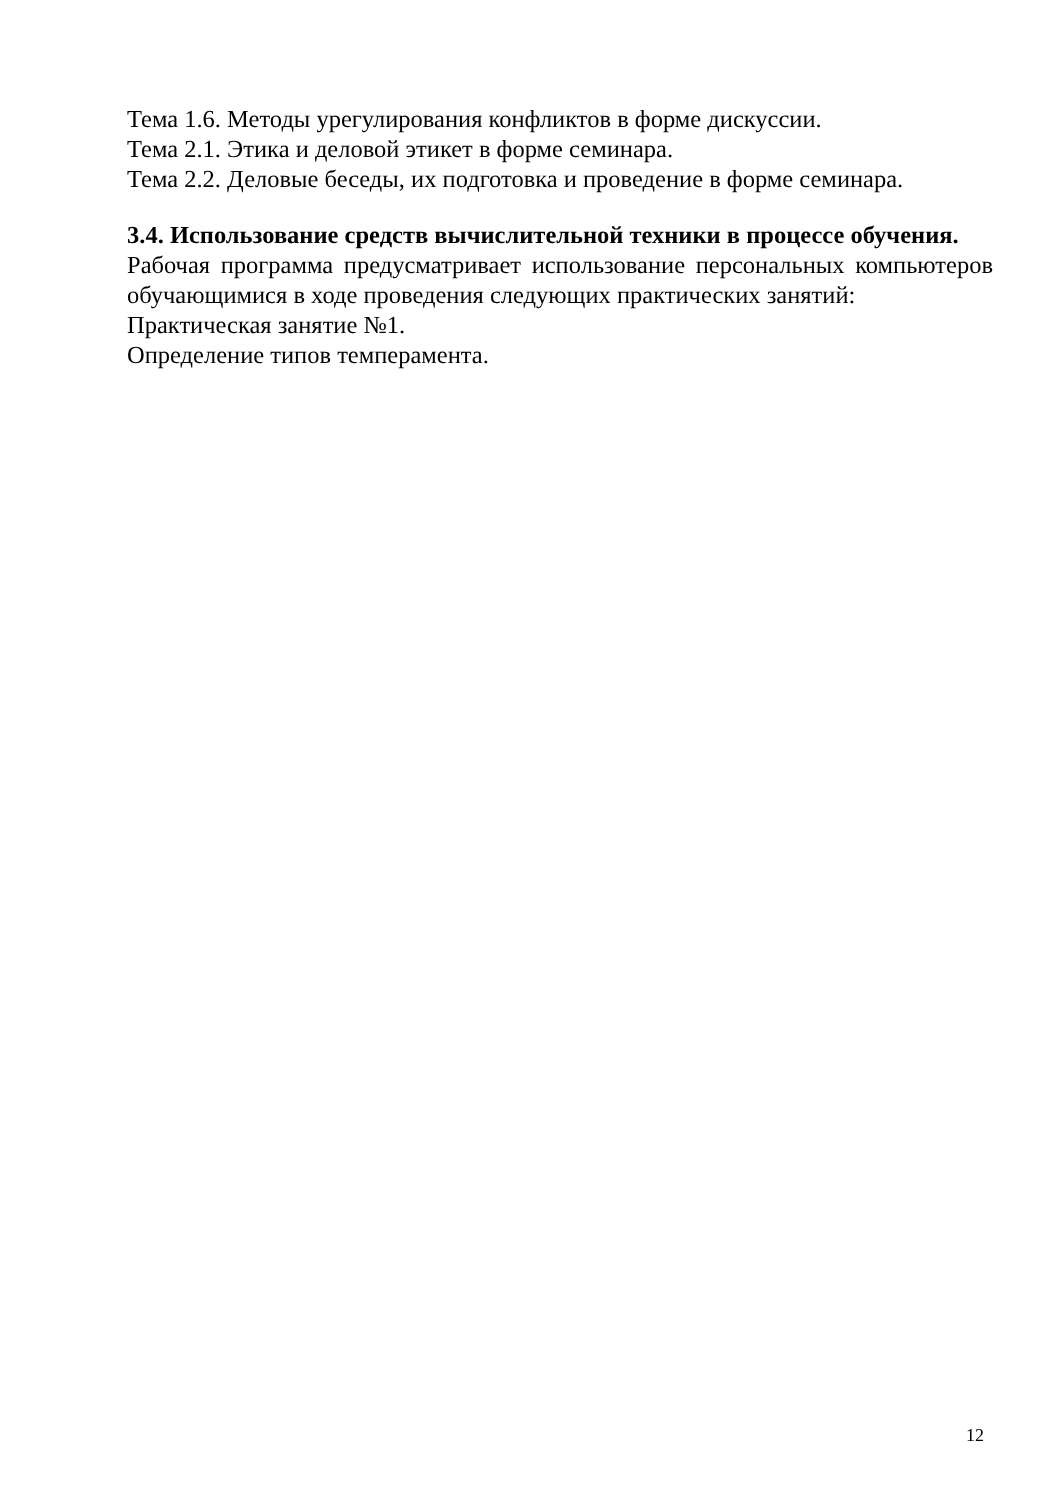Тема 1.6. Методы урегулирования конфликтов в форме дискуссии.
Тема 2.1. Этика и деловой этикет в форме семинара.
Тема 2.2. Деловые беседы, их подготовка и проведение в форме семинара.
3.4. Использование средств вычислительной техники в процессе обучения.
Рабочая программа предусматривает использование персональных компьютеров обучающимися в ходе проведения следующих практических занятий:
Практическая занятие №1.
Определение типов темперамента.
12